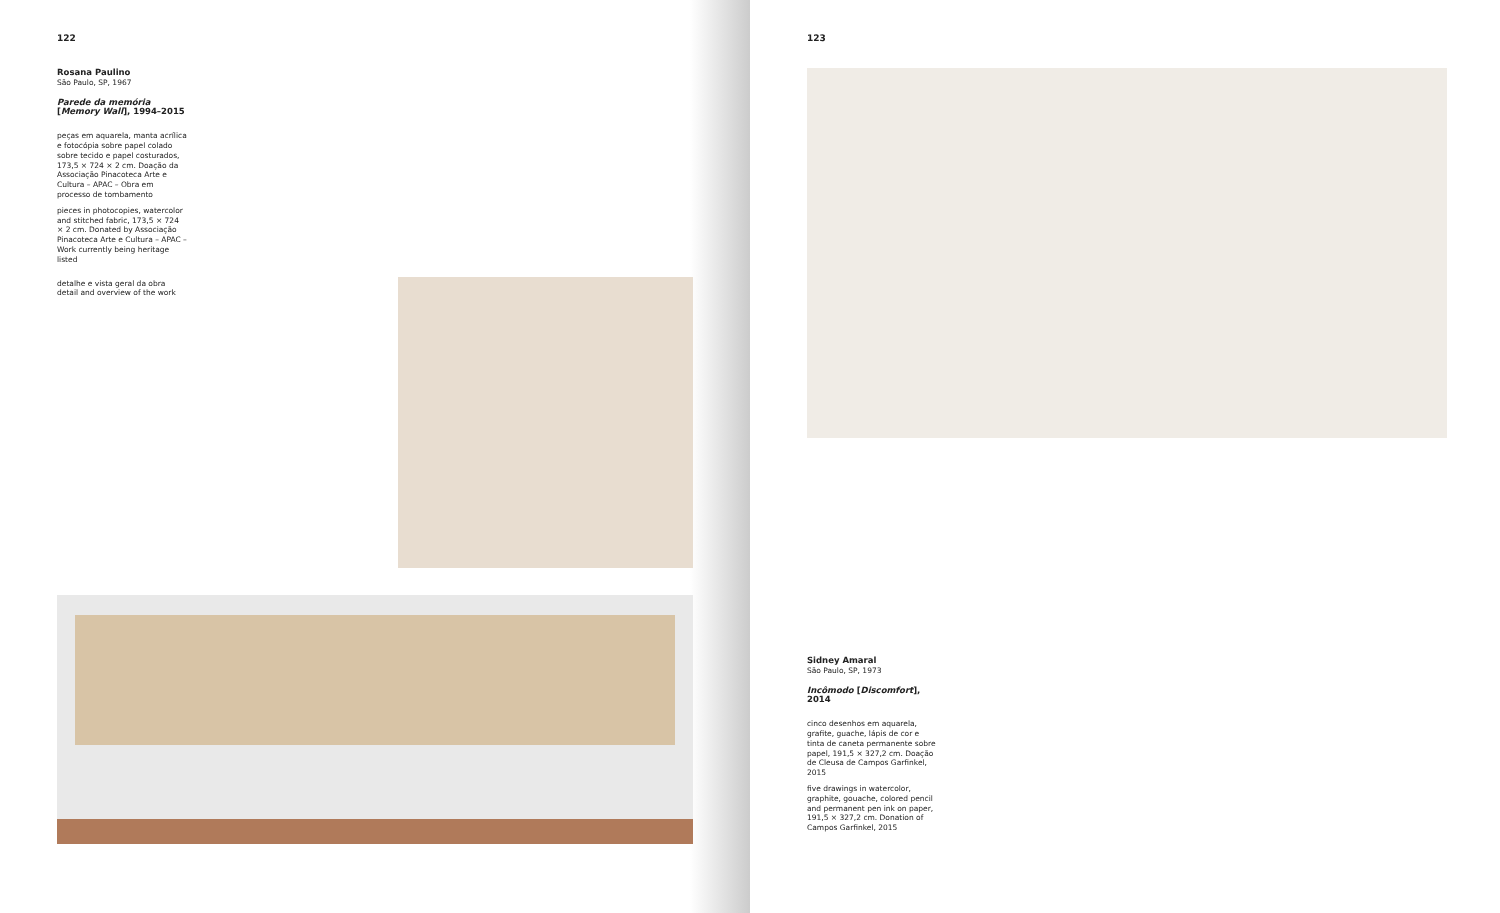122
Rosana Paulino
São Paulo, SP, 1967
Parede da memória
[Memory Wall], 1994–2015
peças em aquarela, manta acrílica e fotocópia sobre papel colado sobre tecido e papel costurados, 173,5 × 724 × 2 cm. Doação da Associação Pinacoteca Arte e Cultura – APAC – Obra em processo de tombamento
pieces in photocopies, watercolor and stitched fabric, 173,5 × 724 × 2 cm. Donated by Associação Pinacoteca Arte e Cultura – APAC – Work currently being heritage listed
detalhe e vista geral da obra
detail and overview of the work
123
Sidney Amaral
São Paulo, SP, 1973
Incômodo [Discomfort],
2014
cinco desenhos em aquarela, grafite, guache, lápis de cor e tinta de caneta permanente sobre papel, 191,5 × 327,2 cm. Doação de Cleusa de Campos Garfinkel, 2015
five drawings in watercolor, graphite, gouache, colored pencil and permanent pen ink on paper, 191,5 × 327,2 cm. Donation of Campos Garfinkel, 2015